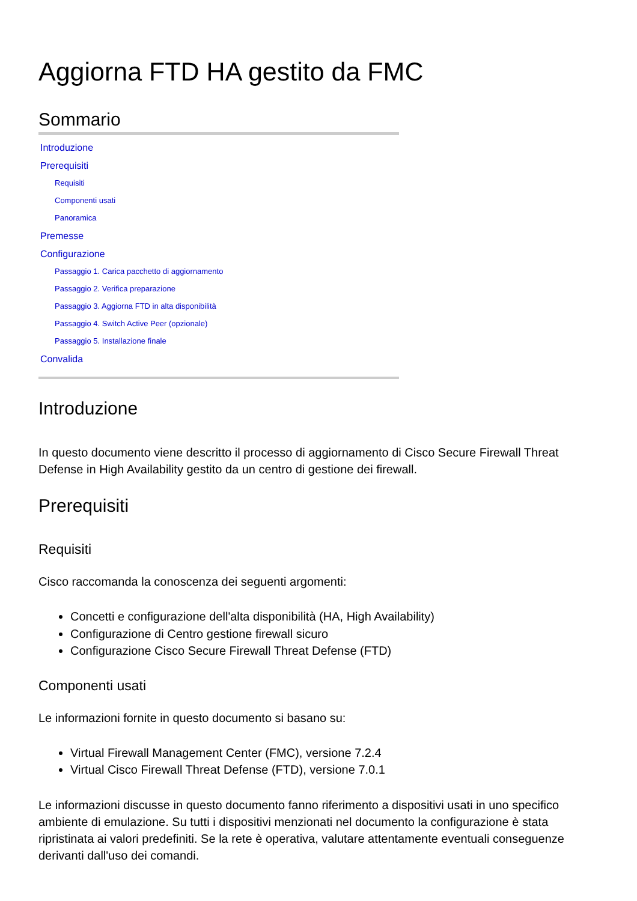Aggiorna FTD HA gestito da FMC
Sommario
Introduzione
Prerequisiti
Requisiti
Componenti usati
Panoramica
Premesse
Configurazione
Passaggio 1. Carica pacchetto di aggiornamento
Passaggio 2. Verifica preparazione
Passaggio 3. Aggiorna FTD in alta disponibilità
Passaggio 4. Switch Active Peer (opzionale)
Passaggio 5. Installazione finale
Convalida
Introduzione
In questo documento viene descritto il processo di aggiornamento di Cisco Secure Firewall Threat Defense in High Availability gestito da un centro di gestione dei firewall.
Prerequisiti
Requisiti
Cisco raccomanda la conoscenza dei seguenti argomenti:
Concetti e configurazione dell'alta disponibilità (HA, High Availability)
Configurazione di Centro gestione firewall sicuro
Configurazione Cisco Secure Firewall Threat Defense (FTD)
Componenti usati
Le informazioni fornite in questo documento si basano su:
Virtual Firewall Management Center (FMC), versione 7.2.4
Virtual Cisco Firewall Threat Defense (FTD), versione 7.0.1
Le informazioni discusse in questo documento fanno riferimento a dispositivi usati in uno specifico ambiente di emulazione. Su tutti i dispositivi menzionati nel documento la configurazione è stata ripristinata ai valori predefiniti. Se la rete è operativa, valutare attentamente eventuali conseguenze derivanti dall'uso dei comandi.